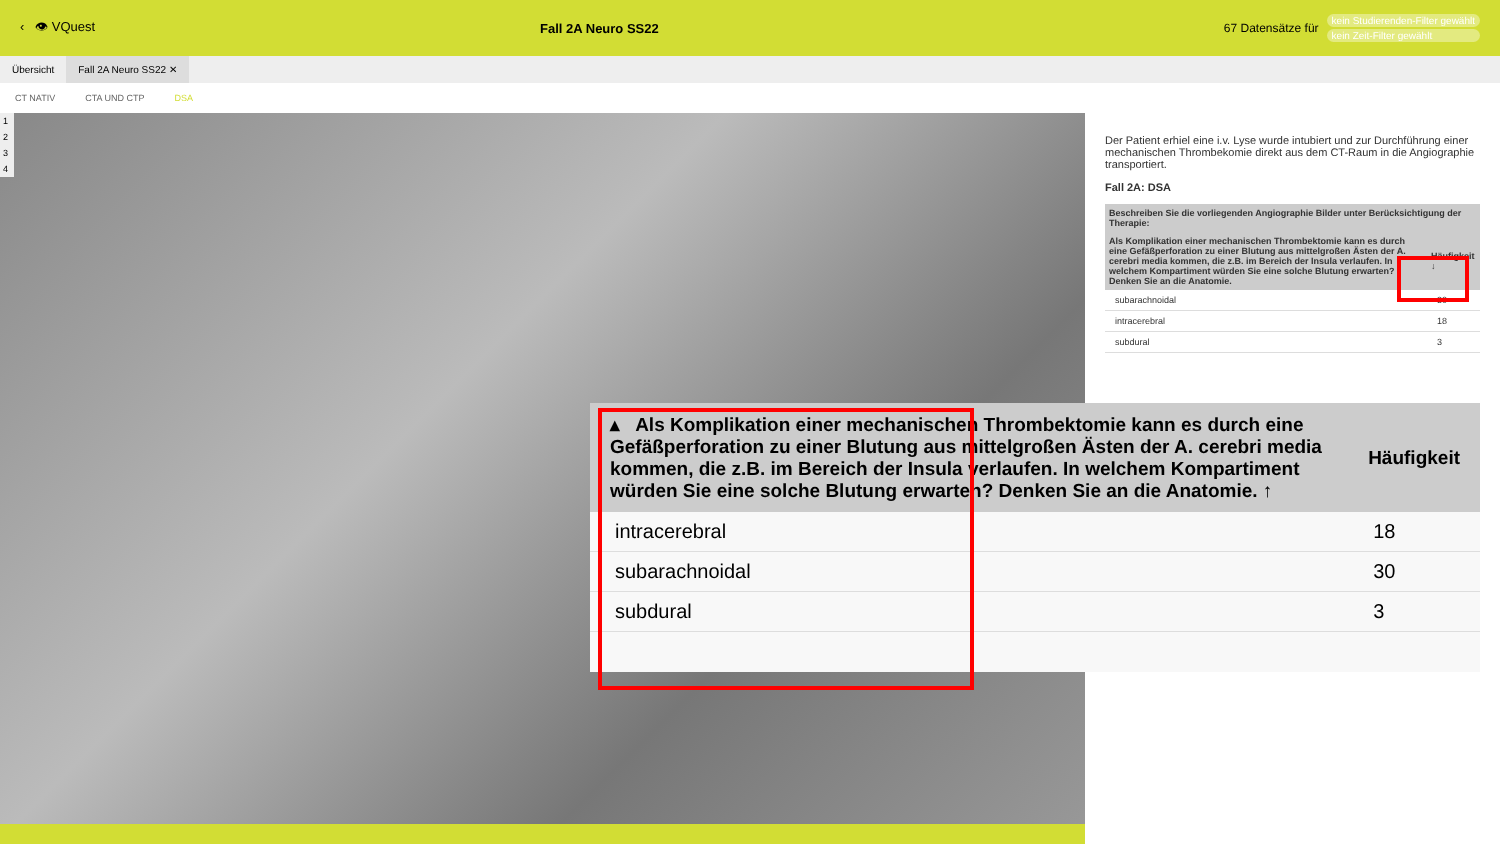‹ 👁 VQuest Fall 2A Neuro SS22
67 Datensätze für
kein Studierenden-Filter gewählt
kein Zeit-Filter gewählt
Übersicht Fall 2A Neuro SS22 ✕
CT NATIV CTA UND CTP DSA
1
2
3
4
Der Patient erhiel eine i.v. Lyse wurde intubiert und zur Durchführung einer mechanischen Thrombekomie direkt aus dem CT-Raum in die Angiographie transportiert.
Fall 2A: DSA
| Beschreiben Sie die vorliegenden Angiographie Bilder unter Berücksichtigung der Therapie: | |
| --- | --- |
| Als Komplikation einer mechanischen Thrombektomie kann es durch eine Gefäßperforation zu einer Blutung aus mittelgroßen Ästen der A. cerebri media kommen, die z.B. im Bereich der Insula verlaufen. In welchem Kompartiment würden Sie eine solche Blutung erwarten? Denken Sie an die Anatomie. | Häufigkeit ↓ |
| subarachnoidal | 30 |
| intracerebral | 18 |
| subdural | 3 |
| ▴ Als Komplikation einer mechanischen Thrombektomie kann es durch eine Gefäßperforation zu einer Blutung aus mittelgroßen Ästen der A. cerebri media kommen, die z.B. im Bereich der Insula verlaufen. In welchem Kompartiment würden Sie eine solche Blutung erwarten? Denken Sie an die Anatomie. ↑ | Häufigkeit |
| --- | --- |
| intracerebral | 18 |
| subarachnoidal | 30 |
| subdural | 3 |